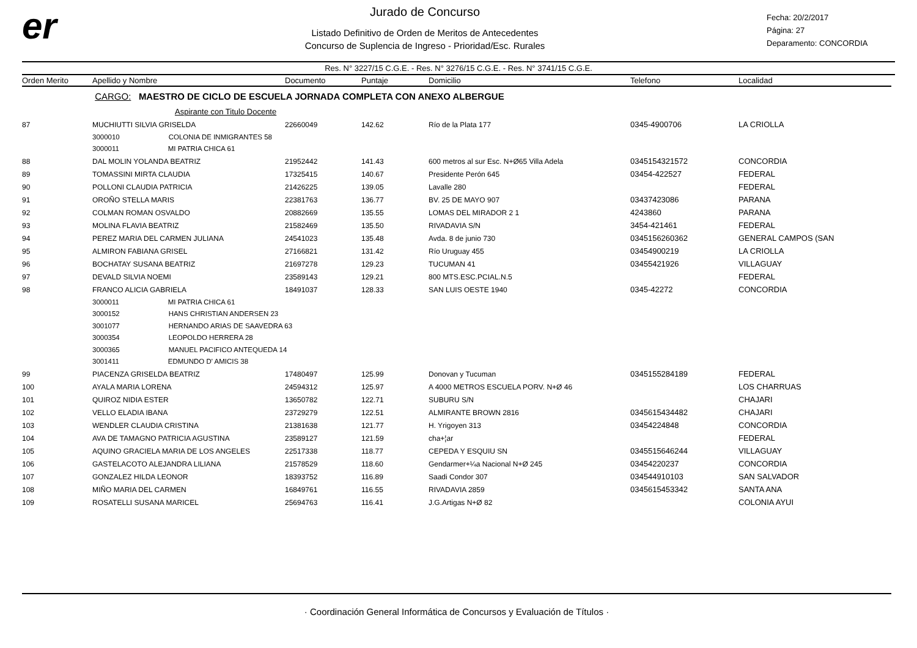er
Jurado de Concurso
Listado Definitivo de Orden de Meritos de Antecedentes
Concurso de Suplencia de Ingreso - Prioridad/Esc. Rurales
Fecha: 20/2/2017
Página: 27
Deparamento: CONCORDIA
Res. N° 3227/15 C.G.E. - Res. N° 3276/15 C.G.E. - Res. N° 3741/15 C.G.E.
| Orden Merito | Apellido y Nombre | Documento | Puntaje | Domicilio | Telefono | Localidad |
| --- | --- | --- | --- | --- | --- | --- |
| | CARGO: MAESTRO DE CICLO DE ESCUELA JORNADA COMPLETA CON ANEXO ALBERGUE | | | | | |
| | Aspirante con Titulo Docente | | | | | |
| 87 | MUCHIUTTI SILVIA GRISELDA | 22660049 | 142.62 | Río de la Plata 177 | 0345-4900706 | LA CRIOLLA |
| | 3000010 COLONIA DE INMIGRANTES 58 | | | | | |
| | 3000011 MI PATRIA CHICA 61 | | | | | |
| 88 | DAL MOLIN YOLANDA BEATRIZ | 21952442 | 141.43 | 600 metros al sur Esc. N+Ø65 Villa Adela | 0345154321572 | CONCORDIA |
| 89 | TOMASSINI MIRTA CLAUDIA | 17325415 | 140.67 | Presidente Perón 645 | 03454-422527 | FEDERAL |
| 90 | POLLONI CLAUDIA PATRICIA | 21426225 | 139.05 | Lavalle 280 | | FEDERAL |
| 91 | OROÑO STELLA MARIS | 22381763 | 136.77 | BV. 25 DE MAYO 907 | 03437423086 | PARANA |
| 92 | COLMAN ROMAN OSVALDO | 20882669 | 135.55 | LOMAS DEL MIRADOR 2 1 | 4243860 | PARANA |
| 93 | MOLINA FLAVIA BEATRIZ | 21582469 | 135.50 | RIVADAVIA S/N | 3454-421461 | FEDERAL |
| 94 | PEREZ MARIA DEL CARMEN JULIANA | 24541023 | 135.48 | Avda. 8 de junio 730 | 0345156260362 | GENERAL CAMPOS (SAN |
| 95 | ALMIRON FABIANA GRISEL | 27166821 | 131.42 | Río Uruguay 455 | 03454900219 | LA CRIOLLA |
| 96 | BOCHATAY SUSANA BEATRIZ | 21697278 | 129.23 | TUCUMAN 41 | 03455421926 | VILLAGUAY |
| 97 | DEVALD SILVIA NOEMI | 23589143 | 129.21 | 800 MTS.ESC.PCIAL.N.5 | | FEDERAL |
| 98 | FRANCO ALICIA GABRIELA | 18491037 | 128.33 | SAN LUIS OESTE 1940 | 0345-42272 | CONCORDIA |
| | 3000011 MI PATRIA CHICA 61 | | | | | |
| | 3000152 HANS CHRISTIAN ANDERSEN 23 | | | | | |
| | 3001077 HERNANDO ARIAS DE SAAVEDRA 63 | | | | | |
| | 3000354 LEOPOLDO HERRERA 28 | | | | | |
| | 3000365 MANUEL PACIFICO ANTEQUEDA 14 | | | | | |
| | 3001411 EDMUNDO D' AMICIS 38 | | | | | |
| 99 | PIACENZA GRISELDA BEATRIZ | 17480497 | 125.99 | Donovan y Tucuman | 0345155284189 | FEDERAL |
| 100 | AYALA MARIA LORENA | 24594312 | 125.97 | A 4000 METROS ESCUELA PORV. N+Ø 46 | | LOS CHARRUAS |
| 101 | QUIROZ NIDIA ESTER | 13650782 | 122.71 | SUBURU S/N | | CHAJARI |
| 102 | VELLO ELADIA IBANA | 23729279 | 122.51 | ALMIRANTE BROWN 2816 | 0345615434482 | CHAJARI |
| 103 | WENDLER CLAUDIA CRISTINA | 21381638 | 121.77 | H. Yrigoyen 313 | 03454224848 | CONCORDIA |
| 104 | AVA DE TAMAGNO PATRICIA AGUSTINA | 23589127 | 121.59 | cha+¦ar | | FEDERAL |
| 105 | AQUINO GRACIELA MARIA DE LOS ANGELES | 22517338 | 118.77 | CEPEDA Y ESQUIU SN | 0345515646244 | VILLAGUAY |
| 106 | GASTELACOTO ALEJANDRA LILIANA | 21578529 | 118.60 | Gendarmer+¼a Nacional N+Ø 245 | 03454220237 | CONCORDIA |
| 107 | GONZALEZ HILDA LEONOR | 18393752 | 116.89 | Saadi Condor 307 | 034544910103 | SAN SALVADOR |
| 108 | MIÑO MARIA DEL CARMEN | 16849761 | 116.55 | RIVADAVIA 2859 | 0345615453342 | SANTA ANA |
| 109 | ROSATELLI SUSANA MARICEL | 25694763 | 116.41 | J.G.Artigas N+Ø 82 | | COLONIA AYUI |
· Coordinación General Informática de Concursos y Evaluación de Títulos ·